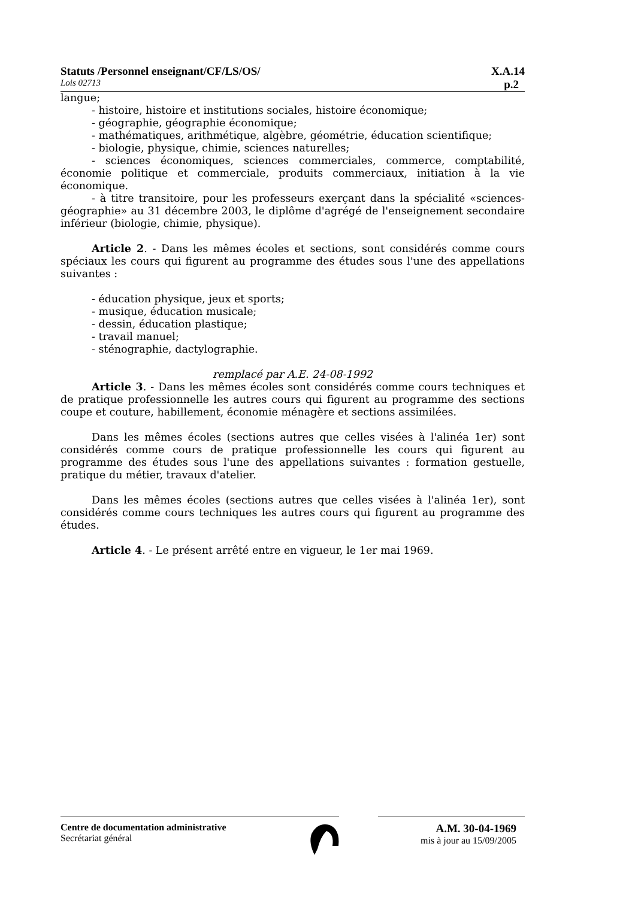Statuts /Personnel enseignant/CF/LS/OS/ X.A.14
Lois 02713 p.2
langue;
- histoire, histoire et institutions sociales, histoire économique;
- géographie, géographie économique;
- mathématiques, arithmétique, algèbre, géométrie, éducation scientifique;
- biologie, physique, chimie, sciences naturelles;
- sciences économiques, sciences commerciales, commerce, comptabilité, économie politique et commerciale, produits commerciaux, initiation à la vie économique.
- à titre transitoire, pour les professeurs exerçant dans la spécialité «sciences-géographie» au 31 décembre 2003, le diplôme d'agrégé de l'enseignement secondaire inférieur (biologie, chimie, physique).
Article 2. - Dans les mêmes écoles et sections, sont considérés comme cours spéciaux les cours qui figurent au programme des études sous l'une des appellations suivantes :
- éducation physique, jeux et sports;
- musique, éducation musicale;
- dessin, éducation plastique;
- travail manuel;
- sténographie, dactylographie.
remplacé par A.E. 24-08-1992
Article 3. - Dans les mêmes écoles sont considérés comme cours techniques et de pratique professionnelle les autres cours qui figurent au programme des sections coupe et couture, habillement, économie ménagère et sections assimilées.
Dans les mêmes écoles (sections autres que celles visées à l'alinéa 1er) sont considérés comme cours de pratique professionnelle les cours qui figurent au programme des études sous l'une des appellations suivantes : formation gestuelle, pratique du métier, travaux d'atelier.
Dans les mêmes écoles (sections autres que celles visées à l'alinéa 1er), sont considérés comme cours techniques les autres cours qui figurent au programme des études.
Article 4. - Le présent arrêté entre en vigueur, le 1er mai 1969.
Centre de documentation administrative
Secrétariat général
A.M. 30-04-1969
mis à jour au 15/09/2005